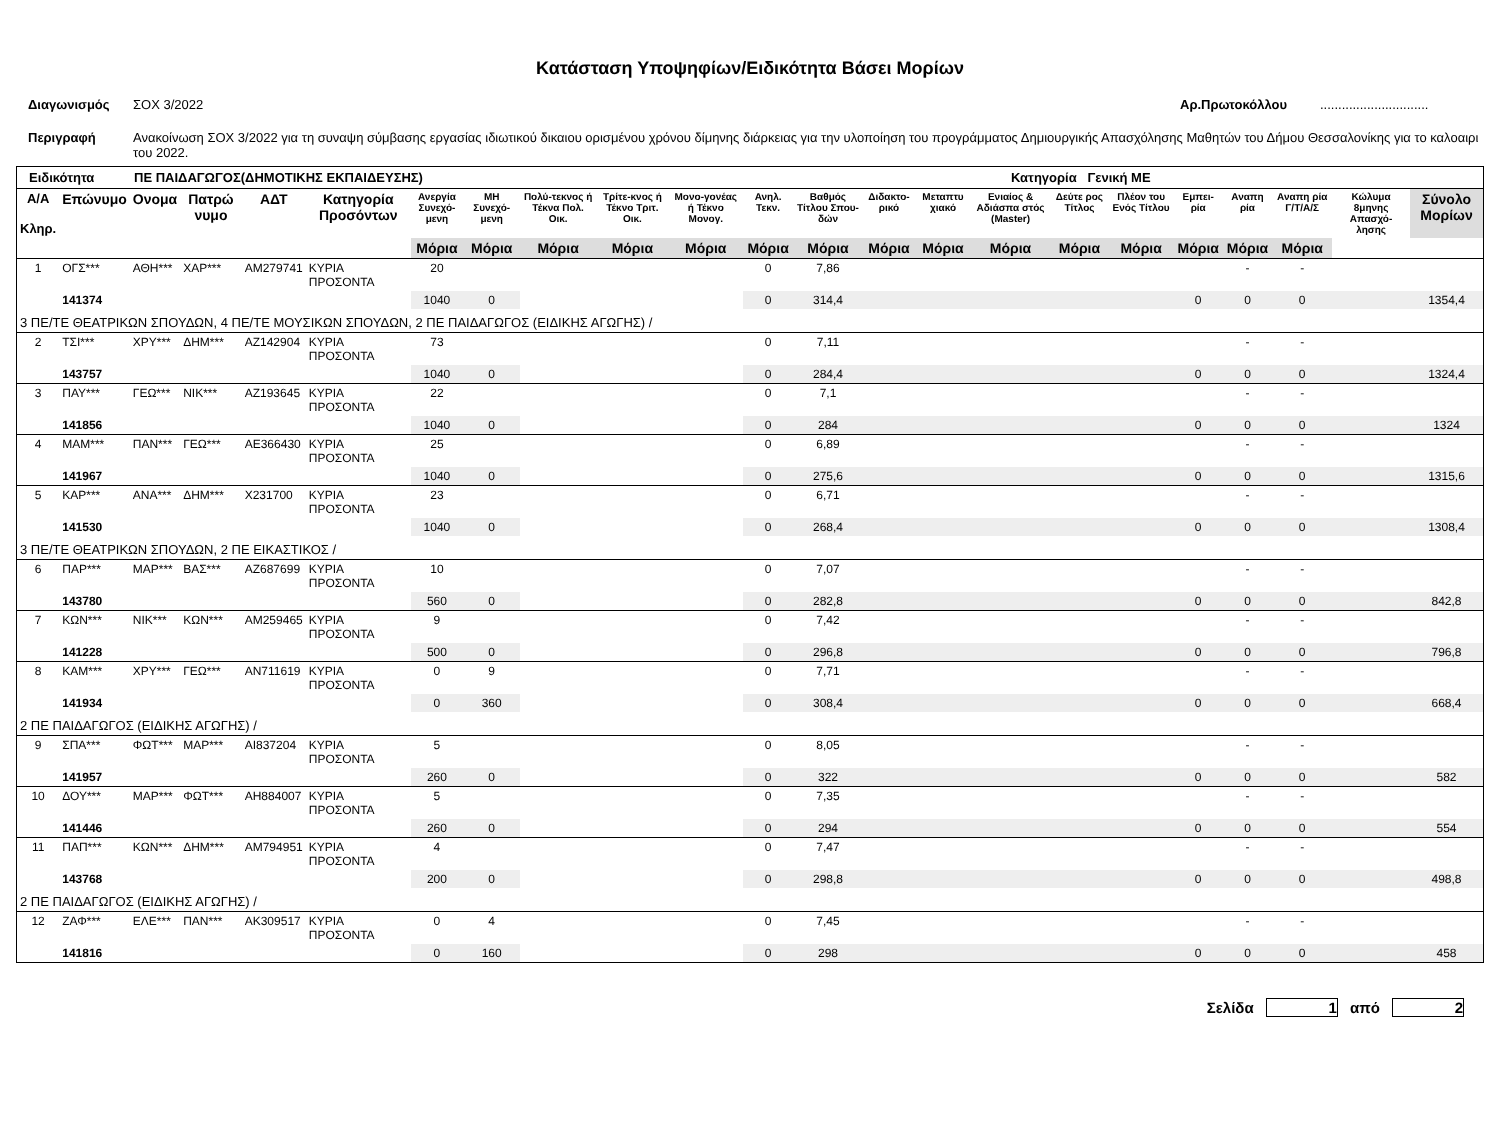Κατάσταση Υποψηφίων/Ειδικότητα Βάσει Μορίων
Διαγωνισμός ΣΟΧ 3/2022 Αρ.Πρωτοκόλλου..............................
Περιγραφή Ανακοίνωση ΣΟΧ 3/2022 για τη συναψη σύμβασης εργασίας ιδιωτικού δικαιου ορισμένου χρόνου δίμηνης διάρκειας για την υλοποίηση του προγράμματος Δημιουργικής Απασχόλησης Μαθητών του Δήμου Θεσσαλονίκης για το καλοαιρι του 2022.
Ειδικότητα ΠΕ ΠΑΙΔΑΓΩΓΟΣ(ΔΗΜΟΤΙΚΗΣ ΕΚΠΑΙΔΕΥΣΗΣ) Κατηγορία Γενική ΜΕ
| Α/Α Κληρ. | Επώνυμο | Ονομα | Πατρώ νυμο | ΑΔΤ | Κατηγορία Προσόντων | Ανεργία Συνεχό-μενη | ΜΗ Συνεχό-μενη | Πολύ-τεκνος ή Τέκνα Πολ. Οικ. | Τρίτε-κνος ή Τέκνο Τριτ. Οικ. | Μονο-γονέας ή Τέκνο Μονογ. | Ανηλ. Τεκν. | Βαθμός Τίτλου Σπου-δών | Διδακτο-ρικό | Μεταπτυ χιακό | Ενιαίος & Αδιάσπα στός (Master) | Δεύτε ρος Τίτλος | Πλέον του Ενός Τίτλου | Εμπει-ρία | Αναπη ρία | Αναπη ρία Γ/Τ/Α/Σ | Κώλυμα 8μηνης Απασχό-λησης | Σύνολο Μορίων |
| --- | --- | --- | --- | --- | --- | --- | --- | --- | --- | --- | --- | --- | --- | --- | --- | --- | --- | --- | --- | --- | --- | --- |
| | | | | | | Μόρια | Μόρια | Μόρια | Μόρια | Μόρια | Μόρια | Μόρια | Μόρια | Μόρια | Μόρια | Μόρια | Μόρια | Μόρια | Μόρια | Μόρια | | |
| 1 | ΟΓΣ*** | ΑΘΗ*** | ΧΑΡ*** | ΑΜ279741 | ΚΥΡΙΑ ΠΡΟΣΟΝΤΑ | 20 | | | | | 0 | 7,86 | | | | | | | - | - | | |
| | 141374 | | | | | 1040 | 0 | | | | 0 | 314,4 | | | | | | 0 | 0 | 0 | | 1354,4 |
| 3 ΠΕ/ΤΕ ΘΕΑΤΡΙΚΩΝ ΣΠΟΥΔΩΝ, 4 ΠΕ/ΤΕ ΜΟΥΣΙΚΩΝ ΣΠΟΥΔΩΝ, 2 ΠΕ ΠΑΙΔΑΓΩΓΟΣ (ΕΙΔΙΚΗΣ ΑΓΩΓΗΣ) / | | | | | | | | | | | | | | | | | | | | | | |
| 2 | ΤΣΙ*** | ΧΡΥ*** | ΔΗΜ*** | ΑΖ142904 | ΚΥΡΙΑ ΠΡΟΣΟΝΤΑ | 73 | | | | | 0 | 7,11 | | | | | | | - | - | | |
| | 143757 | | | | | 1040 | 0 | | | | 0 | 284,4 | | | | | | 0 | 0 | 0 | | 1324,4 |
| 3 | ΠΑΥ*** | ΓΕΩ*** | ΝΙΚ*** | ΑΖ193645 | ΚΥΡΙΑ ΠΡΟΣΟΝΤΑ | 22 | | | | | 0 | 7,1 | | | | | | | - | - | | |
| | 141856 | | | | | 1040 | 0 | | | | 0 | 284 | | | | | | 0 | 0 | 0 | | 1324 |
| 4 | ΜΑΜ*** | ΠΑΝ*** | ΓΕΩ*** | ΑΕ366430 | ΚΥΡΙΑ ΠΡΟΣΟΝΤΑ | 25 | | | | | 0 | 6,89 | | | | | | | - | - | | |
| | 141967 | | | | | 1040 | 0 | | | | 0 | 275,6 | | | | | | 0 | 0 | 0 | | 1315,6 |
| 5 | ΚΑΡ*** | ΑΝΑ*** | ΔΗΜ*** | Χ231700 | ΚΥΡΙΑ ΠΡΟΣΟΝΤΑ | 23 | | | | | 0 | 6,71 | | | | | | | - | - | | |
| | 141530 | | | | | 1040 | 0 | | | | 0 | 268,4 | | | | | | 0 | 0 | 0 | | 1308,4 |
| 3 ΠΕ/ΤΕ ΘΕΑΤΡΙΚΩΝ ΣΠΟΥΔΩΝ, 2 ΠΕ ΕΙΚΑΣΤΙΚΟΣ / | | | | | | | | | | | | | | | | | | | | | | |
| 6 | ΠΑΡ*** | ΜΑΡ*** | ΒΑΣ*** | ΑΖ687699 | ΚΥΡΙΑ ΠΡΟΣΟΝΤΑ | 10 | | | | | 0 | 7,07 | | | | | | | - | - | | |
| | 143780 | | | | | 560 | 0 | | | | 0 | 282,8 | | | | | | 0 | 0 | 0 | | 842,8 |
| 7 | ΚΩΝ*** | ΝΙΚ*** | ΚΩΝ*** | ΑΜ259465 | ΚΥΡΙΑ ΠΡΟΣΟΝΤΑ | 9 | | | | | 0 | 7,42 | | | | | | | - | - | | |
| | 141228 | | | | | 500 | 0 | | | | 0 | 296,8 | | | | | | 0 | 0 | 0 | | 796,8 |
| 8 | ΚΑΜ*** | ΧΡΥ*** | ΓΕΩ*** | ΑΝ711619 | ΚΥΡΙΑ ΠΡΟΣΟΝΤΑ | 0 | 9 | | | | 0 | 7,71 | | | | | | | - | - | | |
| | 141934 | | | | | 0 | 360 | | | | 0 | 308,4 | | | | | | 0 | 0 | 0 | | 668,4 |
| 2 ΠΕ ΠΑΙΔΑΓΩΓΟΣ (ΕΙΔΙΚΗΣ ΑΓΩΓΗΣ) / | | | | | | | | | | | | | | | | | | | | | | |
| 9 | ΣΠΑ*** | ΦΩΤ*** | ΜΑΡ*** | ΑΙ837204 | ΚΥΡΙΑ ΠΡΟΣΟΝΤΑ | 5 | | | | | 0 | 8,05 | | | | | | | - | - | | |
| | 141957 | | | | | 260 | 0 | | | | 0 | 322 | | | | | | 0 | 0 | 0 | | 582 |
| 10 | ΔΟΥ*** | ΜΑΡ*** | ΦΩΤ*** | ΑΗ884007 | ΚΥΡΙΑ ΠΡΟΣΟΝΤΑ | 5 | | | | | 0 | 7,35 | | | | | | | - | - | | |
| | 141446 | | | | | 260 | 0 | | | | 0 | 294 | | | | | | 0 | 0 | 0 | | 554 |
| 11 | ΠΑΠ*** | ΚΩΝ*** | ΔΗΜ*** | ΑΜ794951 | ΚΥΡΙΑ ΠΡΟΣΟΝΤΑ | 4 | | | | | 0 | 7,47 | | | | | | | - | - | | |
| | 143768 | | | | | 200 | 0 | | | | 0 | 298,8 | | | | | | 0 | 0 | 0 | | 498,8 |
| 2 ΠΕ ΠΑΙΔΑΓΩΓΟΣ (ΕΙΔΙΚΗΣ ΑΓΩΓΗΣ) / | | | | | | | | | | | | | | | | | | | | | | |
| 12 | ΖΑΦ*** | ΕΛΕ*** | ΠΑΝ*** | ΑΚ309517 | ΚΥΡΙΑ ΠΡΟΣΟΝΤΑ | 0 | 4 | | | | 0 | 7,45 | | | | | | | - | - | | |
| | 141816 | | | | | 0 | 160 | | | | 0 | 298 | | | | | | 0 | 0 | 0 | | 458 |
Σελίδα 1 από 2